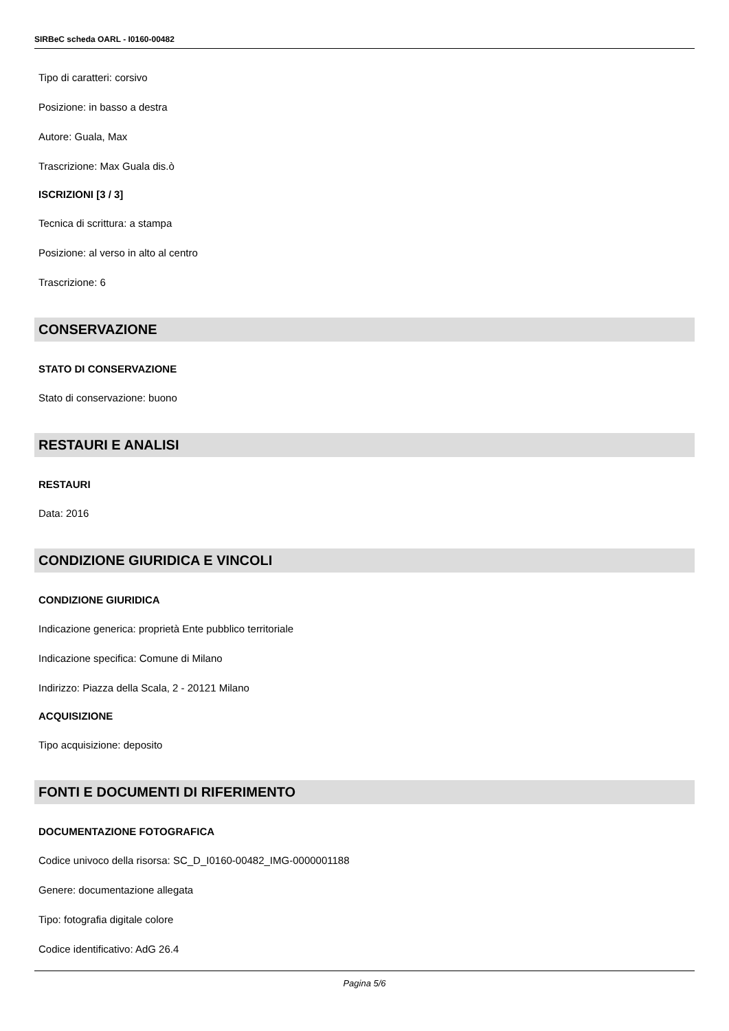SIRBeC scheda OARL - I0160-00482
Tipo di caratteri: corsivo
Posizione: in basso a destra
Autore: Guala, Max
Trascrizione: Max Guala dis.ò
ISCRIZIONI [3 / 3]
Tecnica di scrittura: a stampa
Posizione: al verso in alto al centro
Trascrizione: 6
CONSERVAZIONE
STATO DI CONSERVAZIONE
Stato di conservazione: buono
RESTAURI E ANALISI
RESTAURI
Data: 2016
CONDIZIONE GIURIDICA E VINCOLI
CONDIZIONE GIURIDICA
Indicazione generica: proprietà Ente pubblico territoriale
Indicazione specifica: Comune di Milano
Indirizzo: Piazza della Scala, 2 - 20121 Milano
ACQUISIZIONE
Tipo acquisizione: deposito
FONTI E DOCUMENTI DI RIFERIMENTO
DOCUMENTAZIONE FOTOGRAFICA
Codice univoco della risorsa: SC_D_I0160-00482_IMG-0000001188
Genere: documentazione allegata
Tipo: fotografia digitale colore
Codice identificativo: AdG 26.4
Pagina 5/6